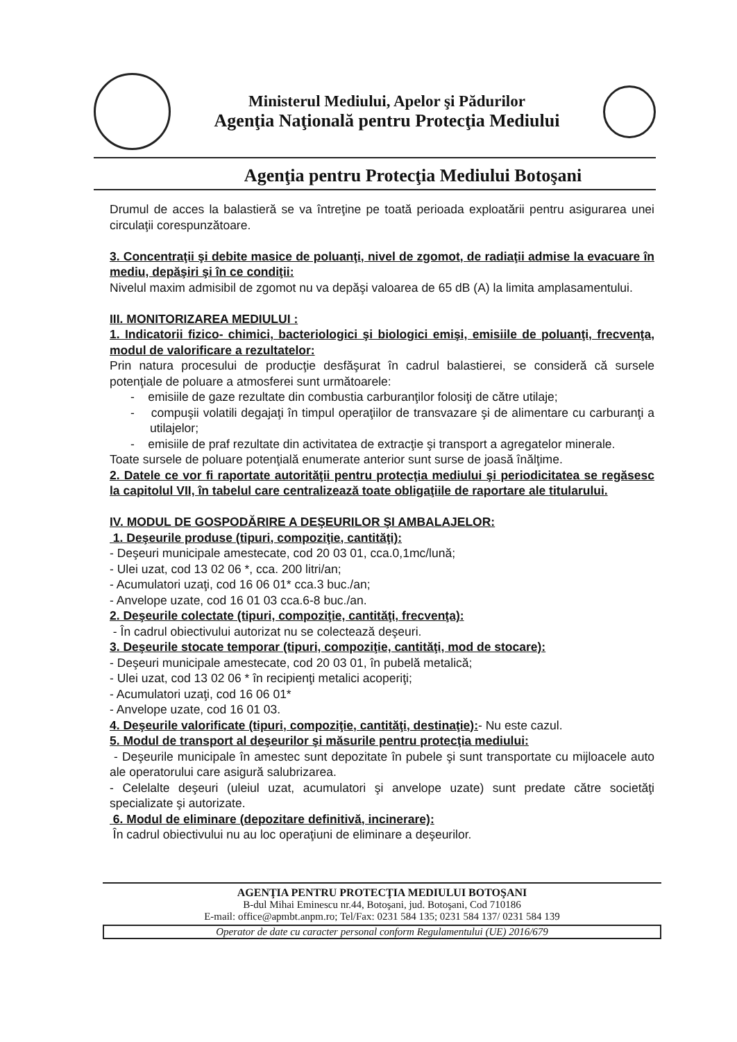Ministerul Mediului, Apelor şi Pădurilor
Agenţia Naţională pentru Protecţia Mediului
Agenţia pentru Protecţia Mediului Botoşani
Drumul de acces la balastieră se va întreţine pe toată perioada exploatării pentru asigurarea unei circulaţii corespunzătoare.
3. Concentraţii şi debite masice de poluanţi, nivel de zgomot, de radiaţii admise la evacuare în mediu, depăşiri şi în ce condiţii:
Nivelul maxim admisibil de zgomot nu va depăşi valoarea de 65 dB (A) la limita amplasamentului.
III. MONITORIZAREA MEDIULUI :
1. Indicatorii fizico- chimici, bacteriologici şi biologici emişi, emisiile de poluanţi, frecvenţa, modul de valorificare a rezultatelor:
Prin natura procesului de producţie desfăşurat în cadrul balastierei, se consideră că sursele potenţiale de poluare a atmosferei sunt următoarele:
- emisiile de gaze rezultate din combustia carburanţilor folosiţi de către utilaje;
- compuşii volatili degajaţi în timpul operaţiilor de transvazare şi de alimentare cu carburanţi a utilajelor;
- emisiile de praf rezultate din activitatea de extracţie şi transport a agregatelor minerale.
Toate sursele de poluare potenţială enumerate anterior sunt surse de joasă înălţime.
2. Datele ce vor fi raportate autorităţii pentru protecţia mediului şi periodicitatea se regăsesc la capitolul VII, în tabelul care centralizează toate obligaţiile de raportare ale titularului.
IV. MODUL DE GOSPODĂRIRE A DEŞEURILOR ŞI AMBALAJELOR:
1. Deşeurile produse (tipuri, compoziţie, cantităţi):
- Deşeuri municipale amestecate, cod 20 03 01, cca.0,1mc/lună;
- Ulei uzat, cod 13 02 06 *, cca. 200 litri/an;
- Acumulatori uzaţi, cod 16 06 01* cca.3 buc./an;
- Anvelope uzate, cod 16 01 03 cca.6-8 buc./an.
2. Deşeurile colectate (tipuri, compoziţie, cantităţi, frecvenţa):
- În cadrul obiectivului autorizat nu se colectează deşeuri.
3. Deşeurile stocate temporar (tipuri, compoziţie, cantităţi, mod de stocare):
- Deşeuri municipale amestecate, cod 20 03 01, în pubelă metalică;
- Ulei uzat, cod 13 02 06 * în recipienţi metalici acoperiţi;
- Acumulatori uzaţi, cod 16 06 01*
- Anvelope uzate, cod 16 01 03.
4. Deşeurile valorificate (tipuri, compoziţie, cantităţi, destinaţie):- Nu este cazul.
5. Modul de transport al deşeurilor şi măsurile pentru protecţia mediului:
- Deşeurile municipale în amestec sunt depozitate în pubele şi sunt transportate cu mijloacele auto ale operatorului care asigură salubrizarea.
- Celelalte deşeuri (uleiul uzat, acumulatori şi anvelope uzate) sunt predate către societăţi specializate şi autorizate.
6. Modul de eliminare (depozitare definitivă, incinerare):
În cadrul obiectivului nu au loc operaţiuni de eliminare a deşeurilor.
AGENŢIA PENTRU PROTECŢIA MEDIULUI BOTOŞANI
B-dul Mihai Eminescu nr.44, Botoşani, jud. Botoşani, Cod 710186
E-mail: office@apmbt.anpm.ro; Tel/Fax: 0231 584 135; 0231 584 137/ 0231 584 139
Operator de date cu caracter personal conform Regulamentului (UE) 2016/679